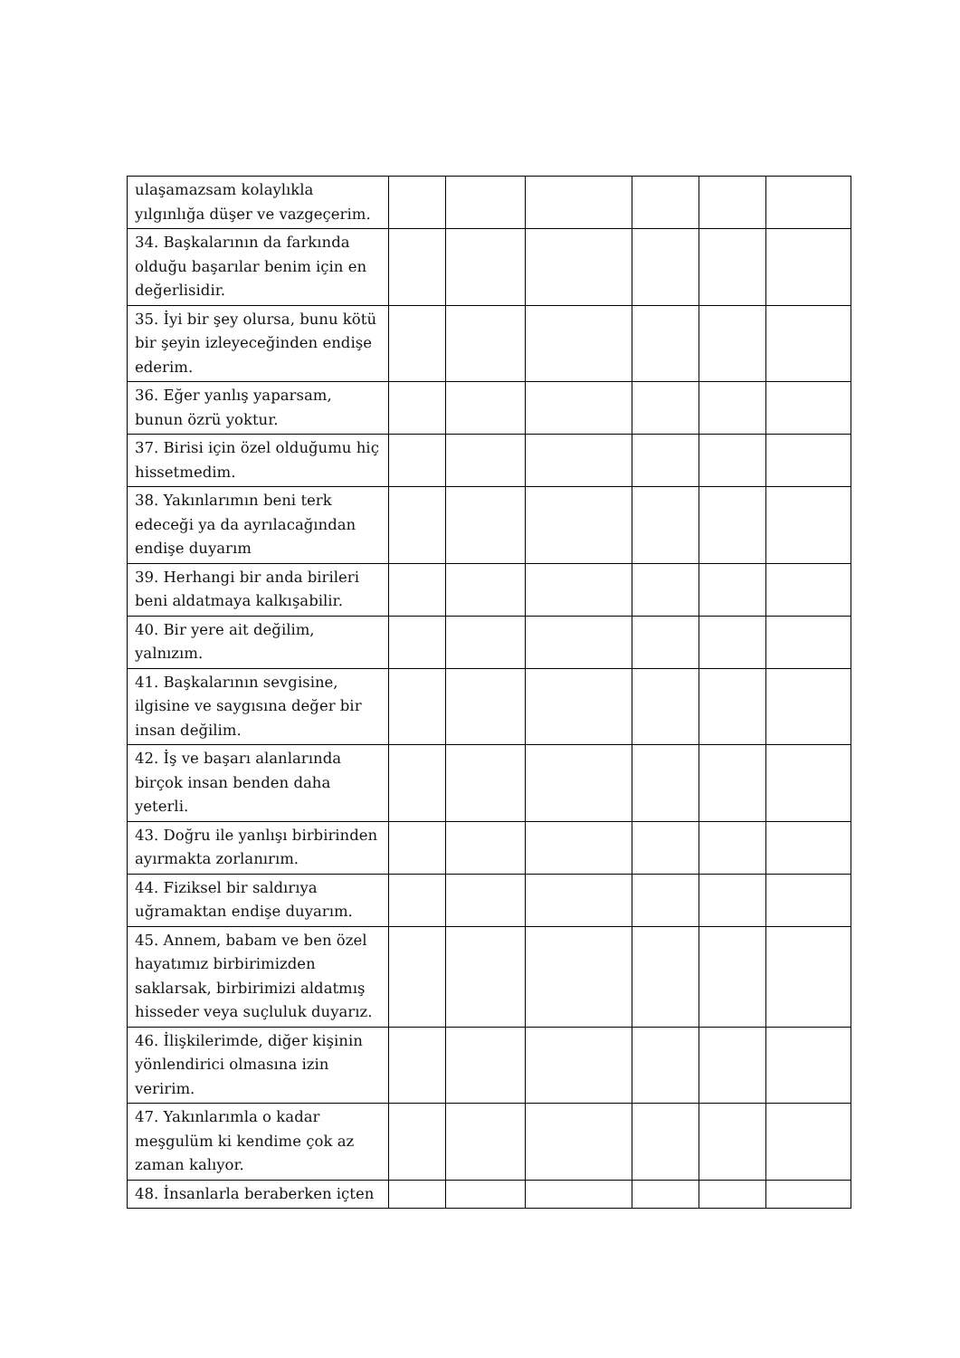| ulaşamazsam kolaylıkla yılgınlığa düşer ve vazgeçerim. | | | | | | |
| 34. Başkalarının da farkında olduğu başarılar benim için en değerlisidir. | | | | | | |
| 35. İyi bir şey olursa, bunu kötü bir şeyin izleyeceğinden endişe ederim. | | | | | | |
| 36. Eğer yanlış yaparsam, bunun özrü yoktur. | | | | | | |
| 37. Birisi için özel olduğumu hiç hissetmedim. | | | | | | |
| 38. Yakınlarımın beni terk edeceği ya da ayrılacağından endişe duyarım | | | | | | |
| 39. Herhangi bir anda birileri beni aldatmaya kalkışabilir. | | | | | | |
| 40. Bir yere ait değilim, yalnızım. | | | | | | |
| 41. Başkalarının sevgisine, ilgisine ve saygısına değer bir insan değilim. | | | | | | |
| 42. İş ve başarı alanlarında birçok insan benden daha yeterli. | | | | | | |
| 43. Doğru ile yanlışı birbirinden ayırmakta zorlanırım. | | | | | | |
| 44. Fiziksel bir saldırıya uğramaktan endişe duyarım. | | | | | | |
| 45. Annem, babam ve ben özel hayatımız birbirimizden saklarsak, birbirimizi aldatmış hisseder veya suçluluk duyarız. | | | | | | |
| 46. İlişkilerimde, diğer kişinin yönlendirici olmasına izin veririm. | | | | | | |
| 47. Yakınlarımla o kadar meşgulüm ki kendime çok az zaman kalıyor. | | | | | | |
| 48. İnsanlarla beraberken içten | | | | | | |